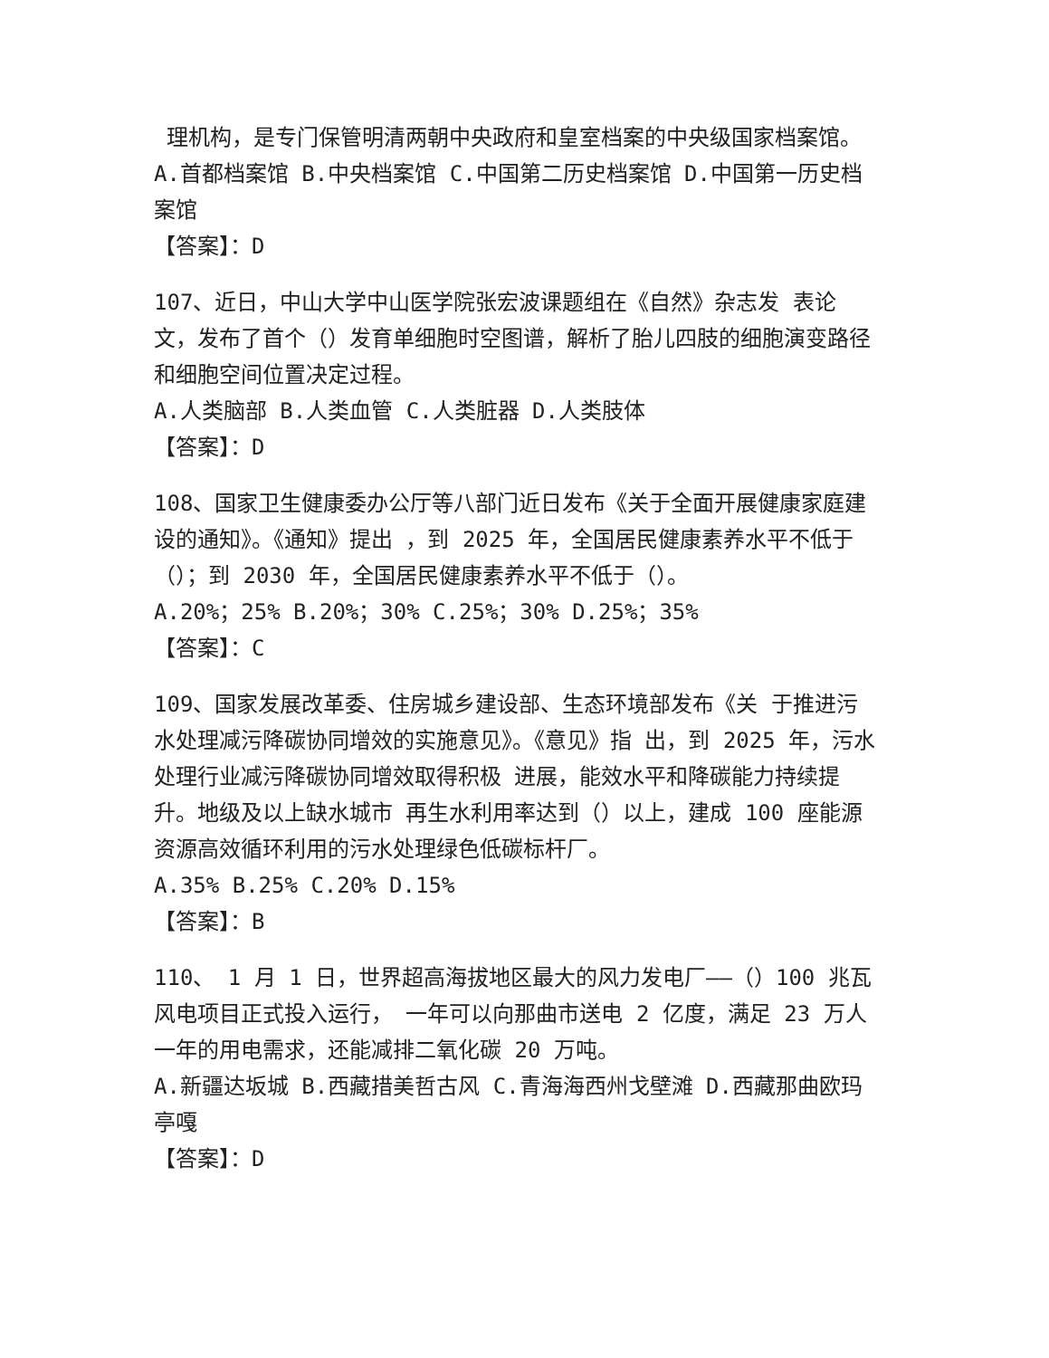理机构，是专门保管明清两朝中央政府和皇室档案的中央级国家档案馆。
A.首都档案馆 B.中央档案馆 C.中国第二历史档案馆 D.中国第一历史档案馆
【答案】：D
107、近日，中山大学中山医学院张宏波课题组在《自然》杂志发 表论文，发布了首个（）发育单细胞时空图谱，解析了胎儿四肢的细胞演变路径和细胞空间位置决定过程。
A.人类脑部 B.人类血管 C.人类脏器 D.人类肢体
【答案】：D
108、国家卫生健康委办公厅等八部门近日发布《关于全面开展健康家庭建设的通知》。《通知》提出 ，到 2025 年，全国居民健康素养水平不低于（）；到 2030 年，全国居民健康素养水平不低于（）。
A.20%；25% B.20%；30% C.25%；30% D.25%；35%
【答案】：C
109、国家发展改革委、住房城乡建设部、生态环境部发布《关 于推进污水处理减污降碳协同增效的实施意见》。《意见》指 出，到 2025 年，污水处理行业减污降碳协同增效取得积极 进展，能效水平和降碳能力持续提升。地级及以上缺水城市 再生水利用率达到（）以上，建成 100 座能源资源高效循环利用的污水处理绿色低碳标杆厂。
A.35% B.25% C.20% D.15%
【答案】：B
110、 1 月 1 日，世界超高海拔地区最大的风力发电厂——（）100 兆瓦风电项目正式投入运行， 一年可以向那曲市送电 2 亿度，满足 23 万人一年的用电需求，还能减排二氧化碳 20 万吨。
A.新疆达坂城 B.西藏措美哲古风 C.青海海西州戈壁滩 D.西藏那曲欧玛亭嘎
【答案】：D